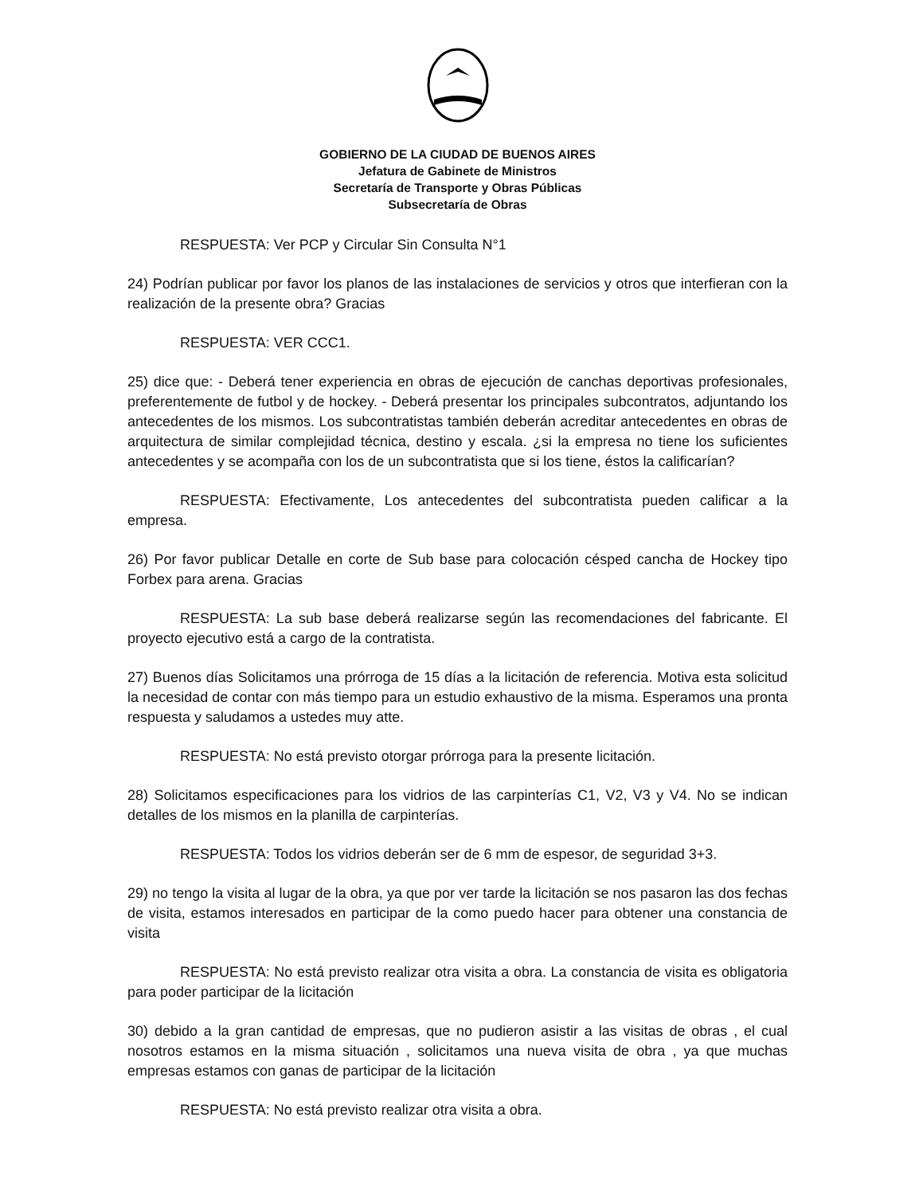GOBIERNO DE LA CIUDAD DE BUENOS AIRES
Jefatura de Gabinete de Ministros
Secretaría de Transporte y Obras Públicas
Subsecretaría de Obras
RESPUESTA: Ver PCP y Circular Sin Consulta N°1
24) Podrían publicar por favor los planos de las instalaciones de servicios y otros que interfieran con la realización de la presente obra? Gracias
RESPUESTA: VER CCC1.
25) dice que: - Deberá tener experiencia en obras de ejecución de canchas deportivas profesionales, preferentemente de futbol y de hockey. - Deberá presentar los principales subcontratos, adjuntando los antecedentes de los mismos. Los subcontratistas también deberán acreditar antecedentes en obras de arquitectura de similar complejidad técnica, destino y escala. ¿si la empresa no tiene los suficientes antecedentes y se acompaña con los de un subcontratista que si los tiene, éstos la calificarían?
RESPUESTA: Efectivamente, Los antecedentes del subcontratista pueden calificar a la empresa.
26) Por favor publicar Detalle en corte de Sub base para colocación césped cancha de Hockey tipo Forbex para arena. Gracias
RESPUESTA: La sub base deberá realizarse según las recomendaciones del fabricante. El proyecto ejecutivo está a cargo de la contratista.
27) Buenos días Solicitamos una prórroga de 15 días a la licitación de referencia. Motiva esta solicitud la necesidad de contar con más tiempo para un estudio exhaustivo de la misma. Esperamos una pronta respuesta y saludamos a ustedes muy atte.
RESPUESTA: No está previsto otorgar prórroga para la presente licitación.
28) Solicitamos especificaciones para los vidrios de las carpinterías C1, V2, V3 y V4. No se indican detalles de los mismos en la planilla de carpinterías.
RESPUESTA: Todos los vidrios deberán ser de 6 mm de espesor, de seguridad 3+3.
29) no tengo la visita al lugar de la obra, ya que por ver tarde la licitación se nos pasaron las dos fechas de visita, estamos interesados en participar de la como puedo hacer para obtener una constancia de visita
RESPUESTA: No está previsto realizar otra visita a obra. La constancia de visita es obligatoria para poder participar de la licitación
30) debido a la gran cantidad de empresas, que no pudieron asistir a las visitas de obras , el cual nosotros estamos en la misma situación , solicitamos una nueva visita de obra , ya que muchas empresas estamos con ganas de participar de la licitación
RESPUESTA: No está previsto realizar otra visita a obra.